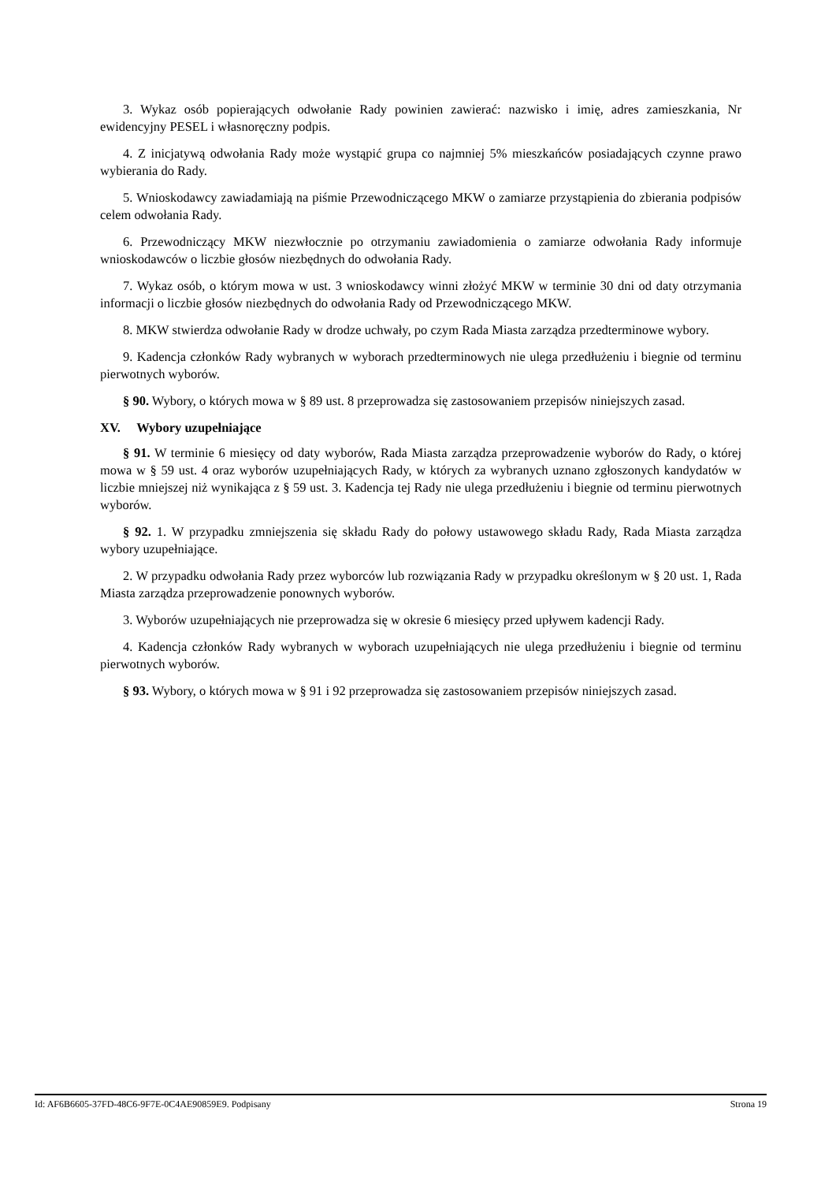3. Wykaz osób popierających odwołanie Rady powinien zawierać: nazwisko i imię, adres zamieszkania, Nr ewidencyjny PESEL i własnoręczny podpis.
4. Z inicjatywą odwołania Rady może wystąpić grupa co najmniej 5% mieszkańców posiadających czynne prawo wybierania do Rady.
5. Wnioskodawcy zawiadamiają na piśmie Przewodniczącego MKW o zamiarze przystąpienia do zbierania podpisów celem odwołania Rady.
6. Przewodniczący MKW niezwłocznie po otrzymaniu zawiadomienia o zamiarze odwołania Rady informuje wnioskodawców o liczbie głosów niezbędnych do odwołania Rady.
7. Wykaz osób, o którym mowa w ust. 3 wnioskodawcy winni złożyć MKW w terminie 30 dni od daty otrzymania informacji o liczbie głosów niezbędnych do odwołania Rady od Przewodniczącego MKW.
8. MKW stwierdza odwołanie Rady w drodze uchwały, po czym Rada Miasta zarządza przedterminowe wybory.
9. Kadencja członków Rady wybranych w wyborach przedterminowych nie ulega przedłużeniu i biegnie od terminu pierwotnych wyborów.
§ 90. Wybory, o których mowa w § 89 ust. 8 przeprowadza się zastosowaniem przepisów niniejszych zasad.
XV. Wybory uzupełniające
§ 91. W terminie 6 miesięcy od daty wyborów, Rada Miasta zarządza przeprowadzenie wyborów do Rady, o której mowa w § 59 ust. 4 oraz wyborów uzupełniających Rady, w których za wybranych uznano zgłoszonych kandydatów w liczbie mniejszej niż wynikająca z § 59 ust. 3. Kadencja tej Rady nie ulega przedłużeniu i biegnie od terminu pierwotnych wyborów.
§ 92. 1. W przypadku zmniejszenia się składu Rady do połowy ustawowego składu Rady, Rada Miasta zarządza wybory uzupełniające.
2. W przypadku odwołania Rady przez wyborców lub rozwiązania Rady w przypadku określonym w § 20 ust. 1, Rada Miasta zarządza przeprowadzenie ponownych wyborów.
3. Wyborów uzupełniających nie przeprowadza się w okresie 6 miesięcy przed upływem kadencji Rady.
4. Kadencja członków Rady wybranych w wyborach uzupełniających nie ulega przedłużeniu i biegnie od terminu pierwotnych wyborów.
§ 93. Wybory, o których mowa w § 91 i 92 przeprowadza się zastosowaniem przepisów niniejszych zasad.
Id: AF6B6605-37FD-48C6-9F7E-0C4AE90859E9. Podpisany Strona 19